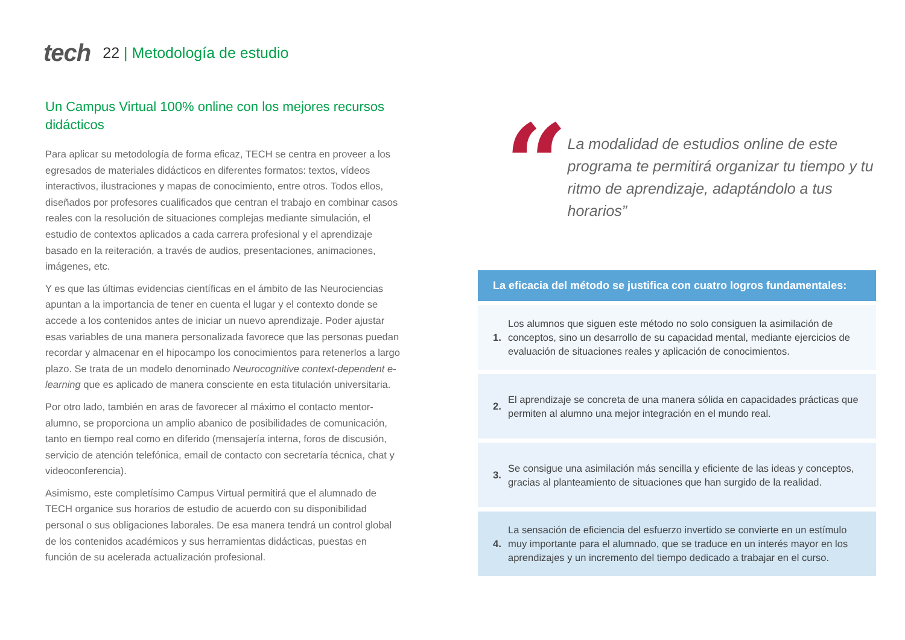tech 22 | Metodología de estudio
Un Campus Virtual 100% online con los mejores recursos didácticos
Para aplicar su metodología de forma eficaz, TECH se centra en proveer a los egresados de materiales didácticos en diferentes formatos: textos, vídeos interactivos, ilustraciones y mapas de conocimiento, entre otros. Todos ellos, diseñados por profesores cualificados que centran el trabajo en combinar casos reales con la resolución de situaciones complejas mediante simulación, el estudio de contextos aplicados a cada carrera profesional y el aprendizaje basado en la reiteración, a través de audios, presentaciones, animaciones, imágenes, etc.
Y es que las últimas evidencias científicas en el ámbito de las Neurociencias apuntan a la importancia de tener en cuenta el lugar y el contexto donde se accede a los contenidos antes de iniciar un nuevo aprendizaje. Poder ajustar esas variables de una manera personalizada favorece que las personas puedan recordar y almacenar en el hipocampo los conocimientos para retenerlos a largo plazo. Se trata de un modelo denominado Neurocognitive context-dependent e-learning que es aplicado de manera consciente en esta titulación universitaria.
Por otro lado, también en aras de favorecer al máximo el contacto mentor-alumno, se proporciona un amplio abanico de posibilidades de comunicación, tanto en tiempo real como en diferido (mensajería interna, foros de discusión, servicio de atención telefónica, email de contacto con secretaría técnica, chat y videoconferencia).
Asimismo, este completísimo Campus Virtual permitirá que el alumnado de TECH organice sus horarios de estudio de acuerdo con su disponibilidad personal o sus obligaciones laborales. De esa manera tendrá un control global de los contenidos académicos y sus herramientas didácticas, puestas en función de su acelerada actualización profesional.
“
La modalidad de estudios online de este programa te permitirá organizar tu tiempo y tu ritmo de aprendizaje, adaptándolo a tus horarios”
La eficacia del método se justifica con cuatro logros fundamentales:
1. Los alumnos que siguen este método no solo consiguen la asimilación de conceptos, sino un desarrollo de su capacidad mental, mediante ejercicios de evaluación de situaciones reales y aplicación de conocimientos.
2. El aprendizaje se concreta de una manera sólida en capacidades prácticas que permiten al alumno una mejor integración en el mundo real.
3. Se consigue una asimilación más sencilla y eficiente de las ideas y conceptos, gracias al planteamiento de situaciones que han surgido de la realidad.
4. La sensación de eficiencia del esfuerzo invertido se convierte en un estímulo muy importante para el alumnado, que se traduce en un interés mayor en los aprendizajes y un incremento del tiempo dedicado a trabajar en el curso.